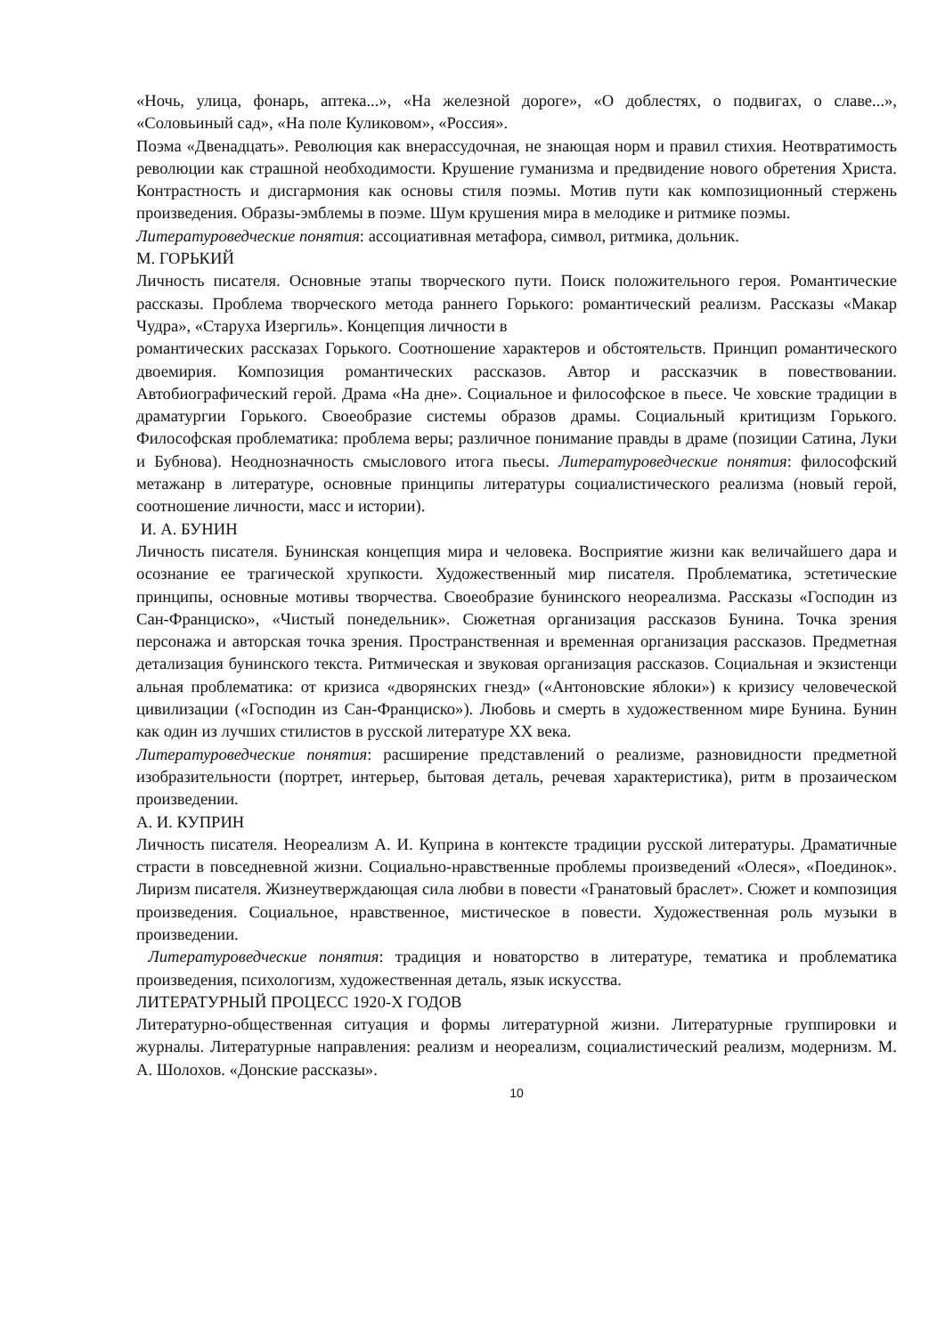«Ночь, улица, фонарь, аптека...», «На железной дороге», «О доблестях, о подвигах, о славе...», «Соловьиный сад», «На поле Куликовом», «Россия».
Поэма «Двенадцать». Революция как внерассудочная, не знающая норм и правил стихия. Неотвратимость революции как страшной необходимости. Крушение гуманизма и предвидение нового обретения Христа. Контрастность и дисгармония как основы стиля поэмы. Мотив пути как композиционный стержень произведения. Образы-эмблемы в поэме. Шум крушения мира в мелодике и ритмике поэмы.
Литературоведческие понятия: ассоциативная метафора, символ, ритмика, дольник.
М. ГОРЬКИЙ
Личность писателя. Основные этапы творческого пути. Поиск положительного героя. Романтические рассказы. Проблема творческого метода раннего Горького: романтический реализм. Рассказы «Макар Чудра», «Старуха Изергиль». Концепция личности в
романтических рассказах Горького. Соотношение характеров и обстоятельств. Принцип романтического двоемирия. Композиция романтических рассказов. Автор и рассказчик в повествовании. Автобиографический герой. Драма «На дне». Социальное и философское в пьесе. Че ховские традиции в драматургии Горького. Своеобразие системы образов драмы. Социальный критицизм Горького. Философская проблематика: проблема веры; различное понимание правды в драме (позиции Сатина, Луки и Бубнова). Неоднозначность смыслового итога пьесы. Литературоведческие понятия: философский метажанр в литературе, основные принципы литературы социалистического реализма (новый герой, соотношение личности, масс и истории).
И. А. БУНИН
Личность писателя. Бунинская концепция мира и человека. Восприятие жизни как величайшего дара и осознание ее трагической хрупкости. Художественный мир писателя. Проблематика, эстетические принципы, основные мотивы творчества. Своеобразие бунинского неореализма. Рассказы «Господин из Сан-Франциско», «Чистый понедельник». Сюжетная организация рассказов Бунина. Точка зрения персонажа и авторская точка зрения. Пространственная и временная организация рассказов. Предметная детализация бунинского текста. Ритмическая и звуковая организация рассказов. Социальная и экзистенци альная проблематика: от кризиса «дворянских гнезд» («Антоновские яблоки») к кризису человеческой цивилизации («Господин из Сан-Франциско»). Любовь и смерть в художественном мире Бунина. Бунин как один из лучших стилистов в русской литературе XX века.
Литературоведческие понятия: расширение представлений о реализме, разновидности предметной изобразительности (портрет, интерьер, бытовая деталь, речевая характеристика), ритм в прозаическом произведении.
А. И. КУПРИН
Личность писателя. Неореализм А. И. Куприна в контексте традиции русской литературы. Драматичные страсти в повседневной жизни. Социально-нравственные проблемы произведений «Олеся», «Поединок». Лиризм писателя. Жизнеутверждающая сила любви в повести «Гранатовый браслет». Сюжет и композиция произведения. Социальное, нравственное, мистическое в повести. Художественная роль музыки в произведении.
Литературоведческие понятия: традиция и новаторство в литературе, тематика и проблематика произведения, психологизм, художественная деталь, язык искусства.
ЛИТЕРАТУРНЫЙ ПРОЦЕСС 1920-Х ГОДОВ
Литературно-общественная ситуация и формы литературной жизни. Литературные группировки и журналы. Литературные направления: реализм и неореализм, социалистический реализм, модернизм. М. А. Шолохов. «Донские рассказы».
10